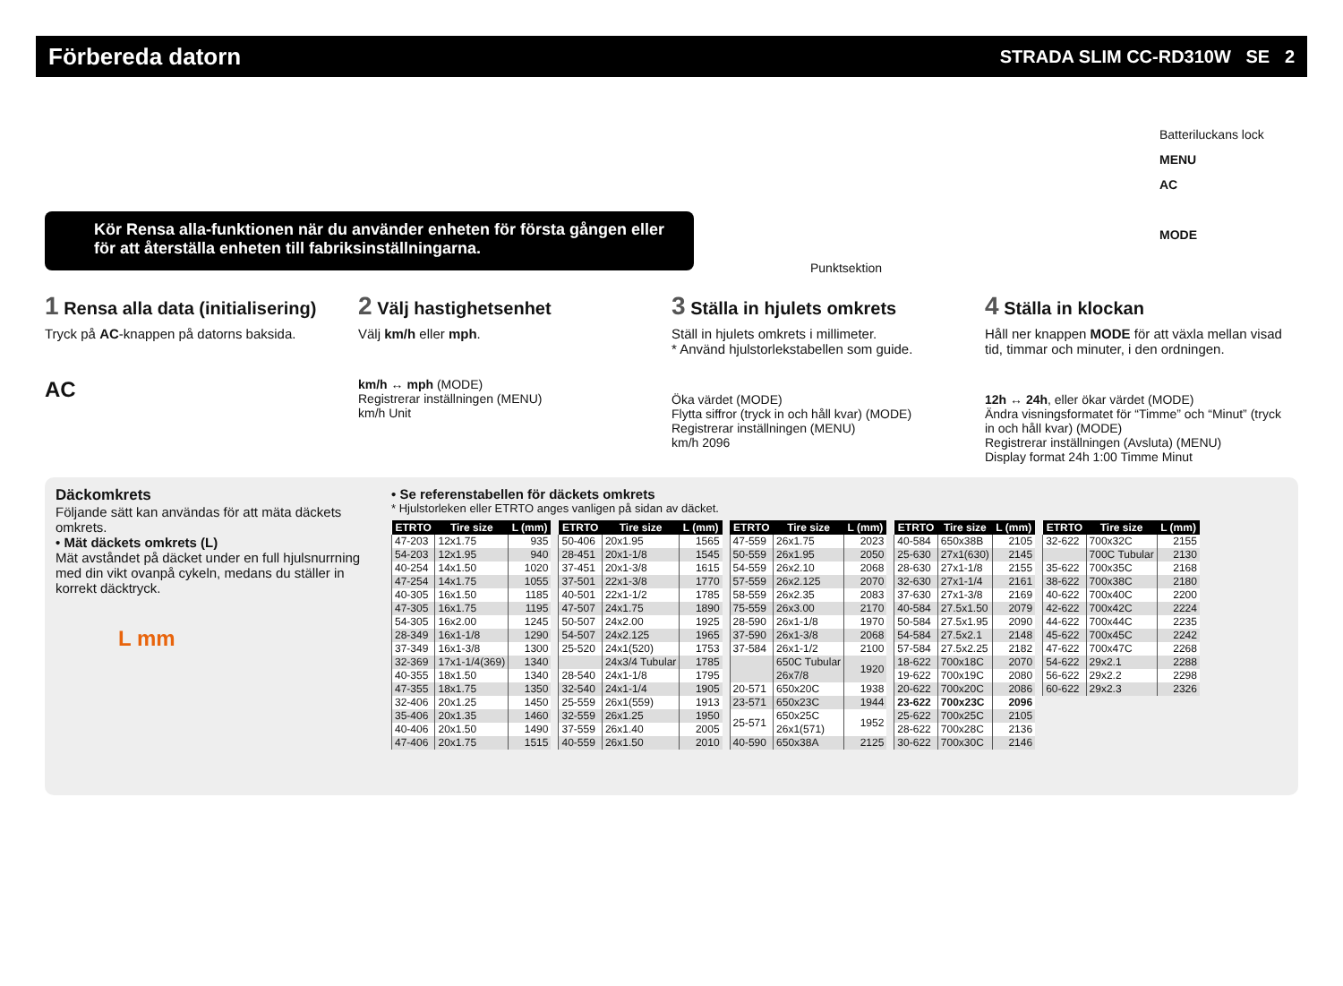Förbereda datorn
STRADA SLIM CC-RD310W SE 2
Kör Rensa alla-funktionen när du använder enheten för första gången eller för att återställa enheten till fabriksinställningarna.
Batteriluckans lock
MENU
AC
MODE
Punktsektion
1 Rensa alla data (initialisering)
Tryck på AC-knappen på datorns baksida.
AC
2 Välj hastighetsenhet
Välj km/h eller mph.
km/h ↔ mph (MODE)
Registrerar inställningen (MENU)
km/h Unit
3 Ställa in hjulets omkrets
Ställ in hjulets omkrets i millimeter.
* Använd hjulstorlekstabellen som guide.
Öka värdet (MODE)
Flytta siffror (tryck in och håll kvar) (MODE)
Registrerar inställningen (MENU)
km/h 2096
4 Ställa in klockan
Håll ner knappen MODE för att växla mellan visad tid, timmar och minuter, i den ordningen.
12h ↔ 24h, eller ökar värdet (MODE)
Ändra visningsformatet för “Timme” och “Minut” (tryck in och håll kvar) (MODE)
Registrerar inställningen (Avsluta) (MENU)
Display format 24h 1:00 Timme Minut
Däckomkrets
Följande sätt kan användas för att mäta däckets omkrets.
• Mät däckets omkrets (L)
Mät avståndet på däcket under en full hjulsnurrning med din vikt ovanpå cykeln, medans du ställer in korrekt däcktryck.
L mm
• Se referenstabellen för däckets omkrets
* Hjulstorleken eller ETRTO anges vanligen på sidan av däcket.
| ETRTO | Tire size | L (mm) |
| --- | --- | --- |
| 47-203 | 12x1.75 | 935 |
| 54-203 | 12x1.95 | 940 |
| 40-254 | 14x1.50 | 1020 |
| 47-254 | 14x1.75 | 1055 |
| 40-305 | 16x1.50 | 1185 |
| 47-305 | 16x1.75 | 1195 |
| 54-305 | 16x2.00 | 1245 |
| 28-349 | 16x1-1/8 | 1290 |
| 37-349 | 16x1-3/8 | 1300 |
| 32-369 | 17x1-1/4(369) | 1340 |
| 40-355 | 18x1.50 | 1340 |
| 47-355 | 18x1.75 | 1350 |
| 32-406 | 20x1.25 | 1450 |
| 35-406 | 20x1.35 | 1460 |
| 40-406 | 20x1.50 | 1490 |
| 47-406 | 20x1.75 | 1515 |
| ETRTO | Tire size | L (mm) |
| --- | --- | --- |
| 50-406 | 20x1.95 | 1565 |
| 28-451 | 20x1-1/8 | 1545 |
| 37-451 | 20x1-3/8 | 1615 |
| 37-501 | 22x1-3/8 | 1770 |
| 40-501 | 22x1-1/2 | 1785 |
| 47-507 | 24x1.75 | 1890 |
| 50-507 | 24x2.00 | 1925 |
| 54-507 | 24x2.125 | 1965 |
| 25-520 | 24x1(520) | 1753 |
| | 24x3/4 Tubular | 1785 |
| 28-540 | 24x1-1/8 | 1795 |
| 32-540 | 24x1-1/4 | 1905 |
| 25-559 | 26x1(559) | 1913 |
| 32-559 | 26x1.25 | 1950 |
| 37-559 | 26x1.40 | 2005 |
| 40-559 | 26x1.50 | 2010 |
| ETRTO | Tire size | L (mm) |
| --- | --- | --- |
| 47-559 | 26x1.75 | 2023 |
| 50-559 | 26x1.95 | 2050 |
| 54-559 | 26x2.10 | 2068 |
| 57-559 | 26x2.125 | 2070 |
| 58-559 | 26x2.35 | 2083 |
| 75-559 | 26x3.00 | 2170 |
| 28-590 | 26x1-1/8 | 1970 |
| 37-590 | 26x1-3/8 | 2068 |
| 37-584 | 26x1-1/2 | 2100 |
| | 650C Tubular 26x7/8 | 1920 |
| 20-571 | 650x20C | 1938 |
| 23-571 | 650x23C | 1944 |
| 25-571 | 650x25C 26x1(571) | 1952 |
| 40-590 | 650x38A | 2125 |
| ETRTO | Tire size | L (mm) |
| --- | --- | --- |
| 40-584 | 650x38B | 2105 |
| 25-630 | 27x1(630) | 2145 |
| 28-630 | 27x1-1/8 | 2155 |
| 32-630 | 27x1-1/4 | 2161 |
| 37-630 | 27x1-3/8 | 2169 |
| 40-584 | 27.5x1.50 | 2079 |
| 50-584 | 27.5x1.95 | 2090 |
| 54-584 | 27.5x2.1 | 2148 |
| 57-584 | 27.5x2.25 | 2182 |
| 18-622 | 700x18C | 2070 |
| 19-622 | 700x19C | 2080 |
| 20-622 | 700x20C | 2086 |
| 23-622 | 700x23C | 2096 |
| 25-622 | 700x25C | 2105 |
| 28-622 | 700x28C | 2136 |
| 30-622 | 700x30C | 2146 |
| ETRTO | Tire size | L (mm) |
| --- | --- | --- |
| 32-622 | 700x32C | 2155 |
| | 700C Tubular | 2130 |
| 35-622 | 700x35C | 2168 |
| 38-622 | 700x38C | 2180 |
| 40-622 | 700x40C | 2200 |
| 42-622 | 700x42C | 2224 |
| 44-622 | 700x44C | 2235 |
| 45-622 | 700x45C | 2242 |
| 47-622 | 700x47C | 2268 |
| 54-622 | 29x2.1 | 2288 |
| 56-622 | 29x2.2 | 2298 |
| 60-622 | 29x2.3 | 2326 |